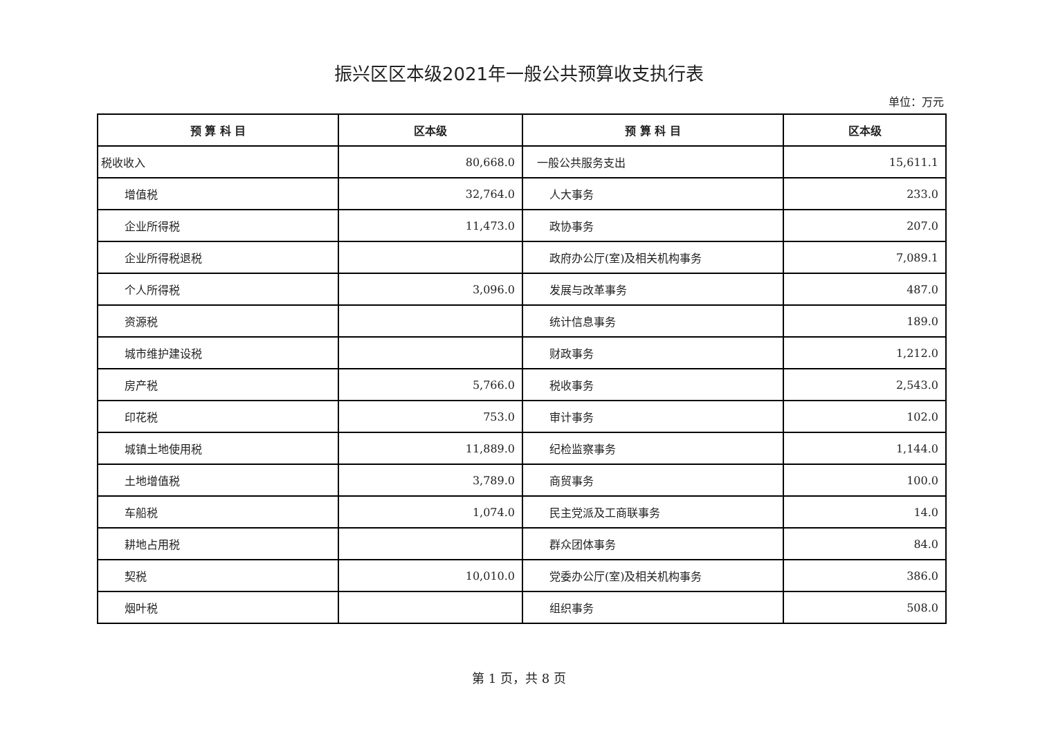振兴区区本级2021年一般公共预算收支执行表
单位：万元
| 预 算 科 目 | 区本级 | 预 算 科 目 | 区本级 |
| --- | --- | --- | --- |
| 税收收入 | 80,668.0 | 一般公共服务支出 | 15,611.1 |
| 增值税 | 32,764.0 | 人大事务 | 233.0 |
| 企业所得税 | 11,473.0 | 政协事务 | 207.0 |
| 企业所得税退税 | | 政府办公厅(室)及相关机构事务 | 7,089.1 |
| 个人所得税 | 3,096.0 | 发展与改革事务 | 487.0 |
| 资源税 | | 统计信息事务 | 189.0 |
| 城市维护建设税 | | 财政事务 | 1,212.0 |
| 房产税 | 5,766.0 | 税收事务 | 2,543.0 |
| 印花税 | 753.0 | 审计事务 | 102.0 |
| 城镇土地使用税 | 11,889.0 | 纪检监察事务 | 1,144.0 |
| 土地增值税 | 3,789.0 | 商贸事务 | 100.0 |
| 车船税 | 1,074.0 | 民主党派及工商联事务 | 14.0 |
| 耕地占用税 | | 群众团体事务 | 84.0 |
| 契税 | 10,010.0 | 党委办公厅(室)及相关机构事务 | 386.0 |
| 烟叶税 | | 组织事务 | 508.0 |
第 1 页，共 8 页